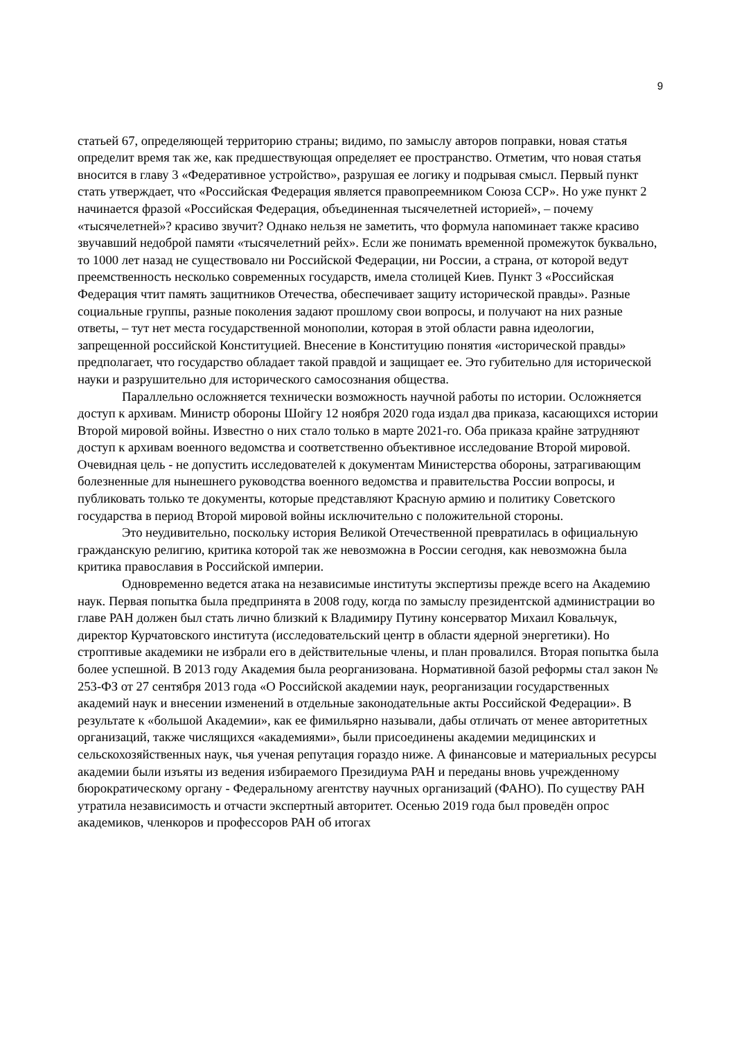9
статьей 67, определяющей территорию страны; видимо, по замыслу авторов поправки, новая статья определит время так же, как предшествующая определяет ее пространство. Отметим, что новая статья вносится в главу 3 «Федеративное устройство», разрушая ее логику и подрывая смысл. Первый пункт стать утверждает, что «Российская Федерация является правопреемником Союза ССР». Но уже пункт 2 начинается фразой «Российская Федерация, объединенная тысячелетней историей», – почему «тысячелетней»? красиво звучит? Однако нельзя не заметить, что формула напоминает также красиво звучавший недоброй памяти «тысячелетний рейх». Если же понимать временной промежуток буквально, то 1000 лет назад не существовало ни Российской Федерации, ни России, а страна, от которой ведут преемственность несколько современных государств, имела столицей Киев. Пункт 3 «Российская Федерация чтит память защитников Отечества, обеспечивает защиту исторической правды». Разные социальные группы, разные поколения задают прошлому свои вопросы, и получают на них разные ответы, – тут нет места государственной монополии, которая в этой области равна идеологии, запрещенной российской Конституцией. Внесение в Конституцию понятия «исторической правды» предполагает, что государство обладает такой правдой и защищает ее. Это губительно для исторической науки и разрушительно для исторического самосознания общества.
Параллельно осложняется технически возможность научной работы по истории. Осложняется доступ к архивам. Министр обороны Шойгу 12 ноября 2020 года издал два приказа, касающихся истории Второй мировой войны. Известно о них стало только в марте 2021-го. Оба приказа крайне затрудняют доступ к архивам военного ведомства и соответственно объективное исследование Второй мировой. Очевидная цель - не допустить исследователей к документам Министерства обороны, затрагивающим болезненные для нынешнего руководства военного ведомства и правительства России вопросы, и публиковать только те документы, которые представляют Красную армию и политику Советского государства в период Второй мировой войны исключительно с положительной стороны.
Это неудивительно, поскольку история Великой Отечественной превратилась в официальную гражданскую религию, критика которой так же невозможна в России сегодня, как невозможна была критика православия в Российской империи.
Одновременно ведется атака на независимые институты экспертизы прежде всего на Академию наук. Первая попытка была предпринята в 2008 году, когда по замыслу президентской администрации во главе РАН должен был стать лично близкий к Владимиру Путину консерватор Михаил Ковальчук, директор Курчатовского института (исследовательский центр в области ядерной энергетики). Но строптивые академики не избрали его в действительные члены, и план провалился. Вторая попытка была более успешной. В 2013 году Академия была реорганизована. Нормативной базой реформы стал закон № 253-ФЗ от 27 сентября 2013 года «О Российской академии наук, реорганизации государственных академий наук и внесении изменений в отдельные законодательные акты Российской Федерации». В результате к «большой Академии», как ее фимильярно называли, дабы отличать от менее авторитетных организаций, также числящихся «академиями», были присоединены академии медицинских и сельскохозяйственных наук, чья ученая репутация гораздо ниже. А финансовые и материальных ресурсы академии были изъяты из ведения избираемого Президиума РАН и переданы вновь учрежденному бюрократическому органу - Федеральному агентству научных организаций (ФАНО). По существу РАН утратила независимость и отчасти экспертный авторитет. Осенью 2019 года был проведён опрос академиков, членкоров и профессоров РАН об итогах